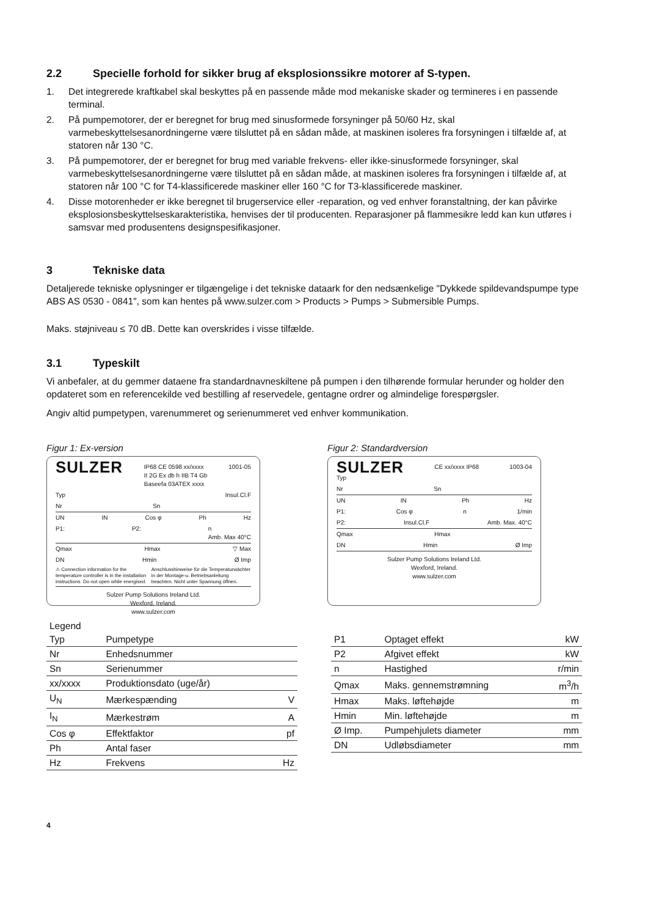2.2 Specielle forhold for sikker brug af eksplosionssikre motorer af S-typen.
1. Det integrerede kraftkabel skal beskyttes på en passende måde mod mekaniske skader og termineres i en passende terminal.
2. På pumpemotorer, der er beregnet for brug med sinusformede forsyninger på 50/60 Hz, skal varmebeskyttelsesanordningerne være tilsluttet på en sådan måde, at maskinen isoleres fra forsyningen i tilfælde af, at statoren når 130 °C.
3. På pumpemotorer, der er beregnet for brug med variable frekvens- eller ikke-sinusformede forsyninger, skal varmebeskyttelsesanordningerne være tilsluttet på en sådan måde, at maskinen isoleres fra forsyningen i tilfælde af, at statoren når 100 °C for T4-klassificerede maskiner eller 160 °C for T3-klassificerede maskiner.
4. Disse motorenheder er ikke beregnet til brugerservice eller -reparation, og ved enhver foranstaltning, der kan påvirke eksplosionsbeskyttelseskarakteristika, henvises der til producenten. Reparasjoner på flammesikre ledd kan kun utføres i samsvar med produsentens designspesifikasjoner.
3 Tekniske data
Detaljerede tekniske oplysninger er tilgængelige i det tekniske dataark for den nedsænkelige "Dykkede spildevandspumpe type ABS AS 0530 - 0841", som kan hentes på www.sulzer.com > Products > Pumps > Submersible Pumps.
Maks. støjniveau ≤ 70 dB. Dette kan overskrides i visse tilfælde.
3.1 Typeskilt
Vi anbefaler, at du gemmer dataene fra standardnavneskiltene på pumpen i den tilhørende formular herunder og holder den opdateret som en referencekilde ved bestilling af reservedele, gentagne ordrer og almindelige forespørgsler.
Angiv altid pumpetypen, varenummeret og serienummeret ved enhver kommunikation.
Figur 1: Ex-version
SULZER IP68 CE 0598 xx/xxxx
II 2G Ex db h IIB T4 Gb
Baseefa 03ATEX xxxx 1001-05
Typ Insul.Cl.F
Nr Sn
UN IN Cos φ Ph Hz
P1: P2: n
Amb. Max 40°C
Qmax Hmax ▽ Max
DN Hmin Ø Imp
⚠ Connection information for the temperature controller is in the installation instructions. Do not open while energised. Anschlusshinweise für die Temperaturwächter in der Montage-u. Betriebsanleitung beachten. Nicht unter Spannung öffnen.
Sulzer Pump Solutions Ireland Ltd.
Wexford, Ireland.
www.sulzer.com
Figur 2: Standardversion
SULZER CE xx/xxxx IP68 1003-04
Typ
Nr Sn
UN IN Ph Hz
P1: Cos φ n 1/min
P2: Insul.Cl.F Amb. Max. 40°C
Qmax Hmax
DN Hmin Ø Imp
Sulzer Pump Solutions Ireland Ltd.
Wexford, Ireland.
www.sulzer.com
Legend
| Typ | Pumpetype | |
| Nr | Enhedsnummer | |
| Sn | Serienummer | |
| xx/xxxx | Produktionsdato (uge/år) | |
| U<sub>N</sub> | Mærkespænding | V |
| I<sub>N</sub> | Mærkestrøm | A |
| Cos φ | Effektfaktor | pf |
| Ph | Antal faser | |
| Hz | Frekvens | Hz |
| P1 | Optaget effekt | kW |
| P2 | Afgivet effekt | kW |
| n | Hastighed | r/min |
| Qmax | Maks. gennemstrømning | m<sup>3</sup>/h |
| Hmax | Maks. løftehøjde | m |
| Hmin | Min. løftehøjde | m |
| Ø Imp. | Pumpehjulets diameter | mm |
| DN | Udløbsdiameter | mm |
4